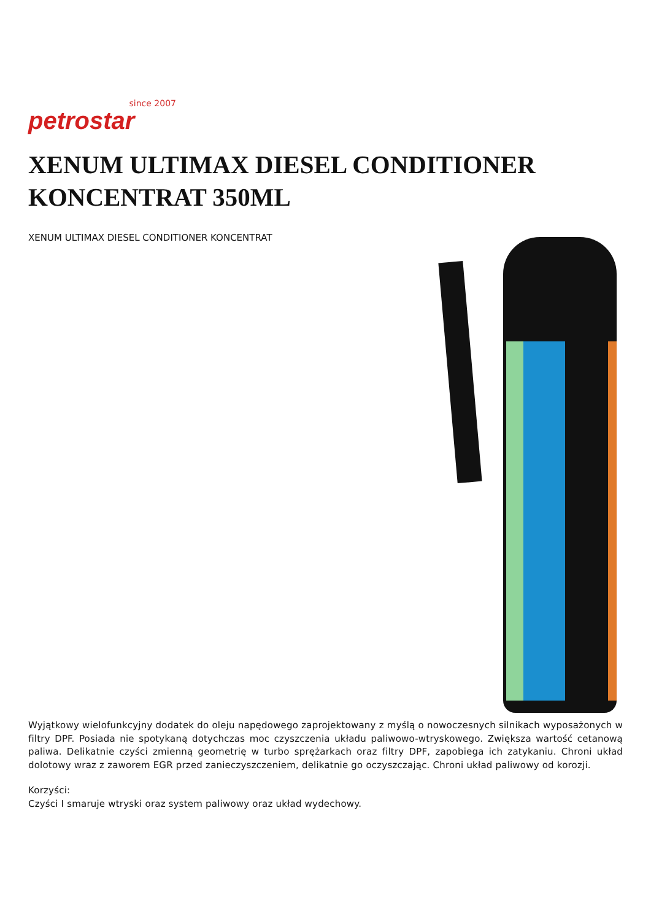since 2007
petrostar
XENUM ULTIMAX DIESEL CONDITIONER KONCENTRAT 350ML
XENUM ULTIMAX DIESEL CONDITIONER KONCENTRAT
Wyjątkowy wielofunkcyjny dodatek do oleju napędowego zaprojektowany z myślą o nowoczesnych silnikach wyposażonych w filtry DPF. Posiada nie spotykaną dotychczas moc czyszczenia układu paliwowo-wtryskowego. Zwiększa wartość cetanową paliwa. Delikatnie czyści zmienną geometrię w turbo sprężarkach oraz filtry DPF, zapobiega ich zatykaniu. Chroni układ dolotowy wraz z zaworem EGR przed zanieczyszczeniem, delikatnie go oczyszczając. Chroni układ paliwowy od korozji.
Korzyści:
Czyści I smaruje wtryski oraz system paliwowy oraz układ wydechowy.